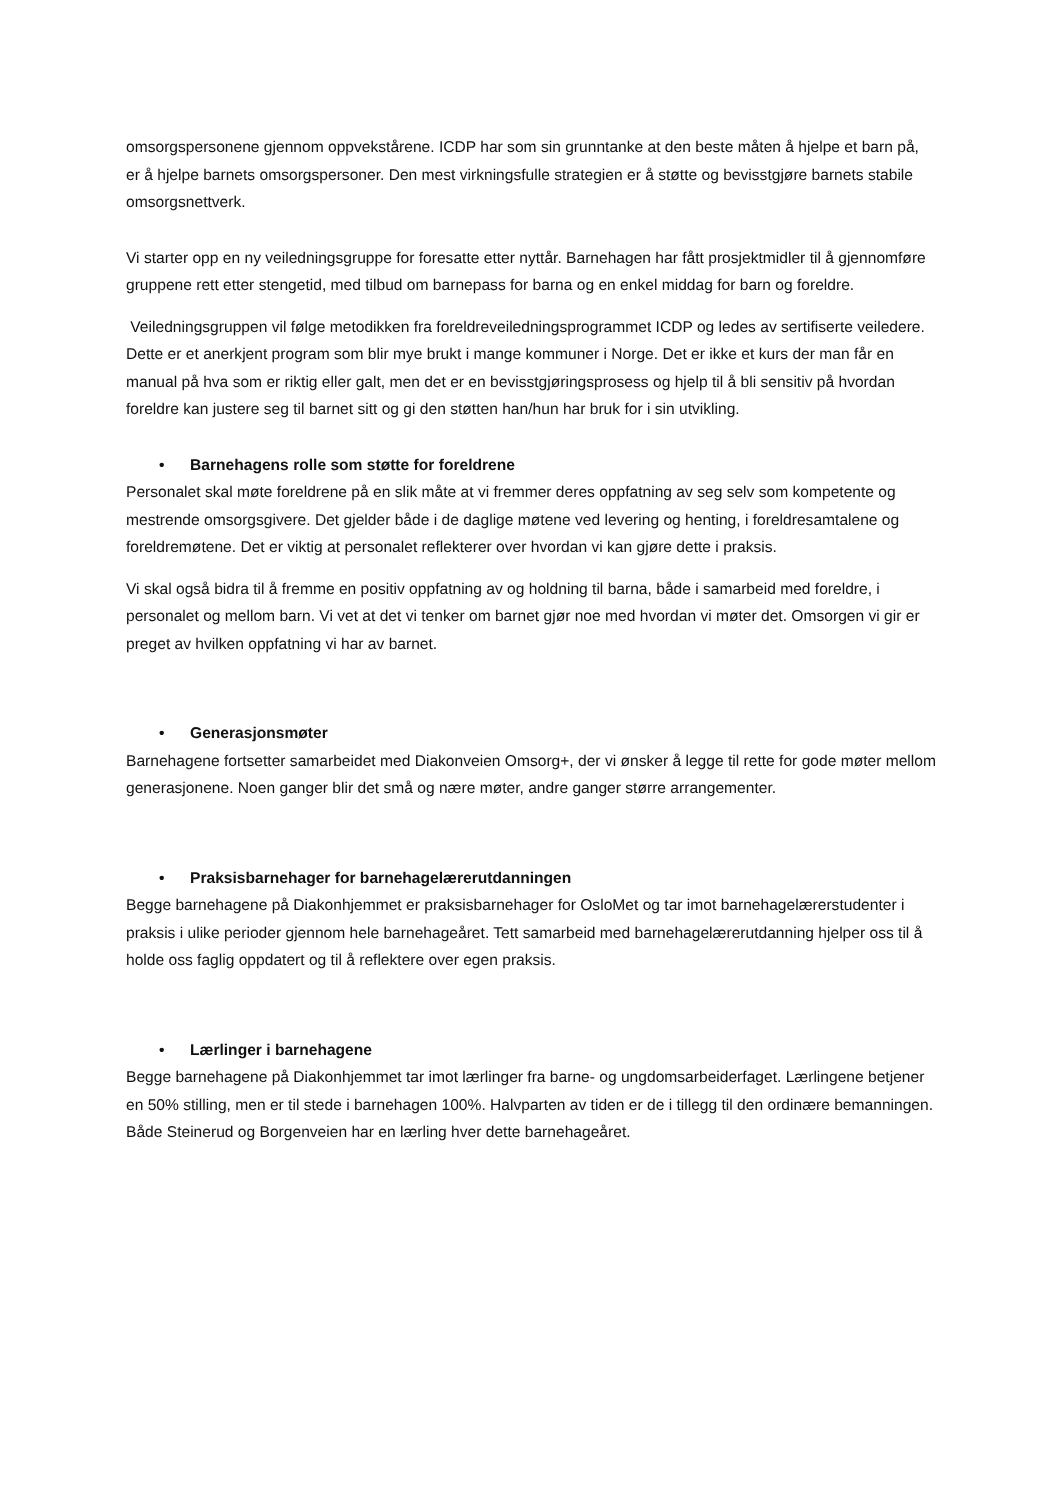omsorgspersonene gjennom oppvekstårene. ICDP har som sin grunntanke at den beste måten å hjelpe et barn på, er å hjelpe barnets omsorgspersoner. Den mest virkningsfulle strategien er å støtte og bevisstgjøre barnets stabile omsorgsnettverk.
Vi starter opp en ny veiledningsgruppe for foresatte etter nyttår. Barnehagen har fått prosjektmidler til å gjennomføre gruppene rett etter stengetid, med tilbud om barnepass for barna og en enkel middag for barn og foreldre.
Veiledningsgruppen vil følge metodikken fra foreldreveiledningsprogrammet ICDP og ledes av sertifiserte veiledere. Dette er et anerkjent program som blir mye brukt i mange kommuner i Norge. Det er ikke et kurs der man får en manual på hva som er riktig eller galt, men det er en bevisstgjøringsprosess og hjelp til å bli sensitiv på hvordan foreldre kan justere seg til barnet sitt og gi den støtten han/hun har bruk for i sin utvikling.
• Barnehagens rolle som støtte for foreldrene
Personalet skal møte foreldrene på en slik måte at vi fremmer deres oppfatning av seg selv som kompetente og mestrende omsorgsgivere. Det gjelder både i de daglige møtene ved levering og henting, i foreldresamtalene og foreldremøtene. Det er viktig at personalet reflekterer over hvordan vi kan gjøre dette i praksis.
Vi skal også bidra til å fremme en positiv oppfatning av og holdning til barna, både i samarbeid med foreldre, i personalet og mellom barn. Vi vet at det vi tenker om barnet gjør noe med hvordan vi møter det. Omsorgen vi gir er preget av hvilken oppfatning vi har av barnet.
• Generasjonsmøter
Barnehagene fortsetter samarbeidet med Diakonveien Omsorg+, der vi ønsker å legge til rette for gode møter mellom generasjonene. Noen ganger blir det små og nære møter, andre ganger større arrangementer.
• Praksisbarnehager for barnehagelærerutdanningen
Begge barnehagene på Diakonhjemmet er praksisbarnehager for OsloMet og tar imot barnehagelærerstudenter i praksis i ulike perioder gjennom hele barnehageåret. Tett samarbeid med barnehagelærerutdanning hjelper oss til å holde oss faglig oppdatert og til å reflektere over egen praksis.
• Lærlinger i barnehagene
Begge barnehagene på Diakonhjemmet tar imot lærlinger fra barne- og ungdomsarbeiderfaget. Lærlingene betjener en 50% stilling, men er til stede i barnehagen 100%. Halvparten av tiden er de i tillegg til den ordinære bemanningen. Både Steinerud og Borgenveien har en lærling hver dette barnehageåret.